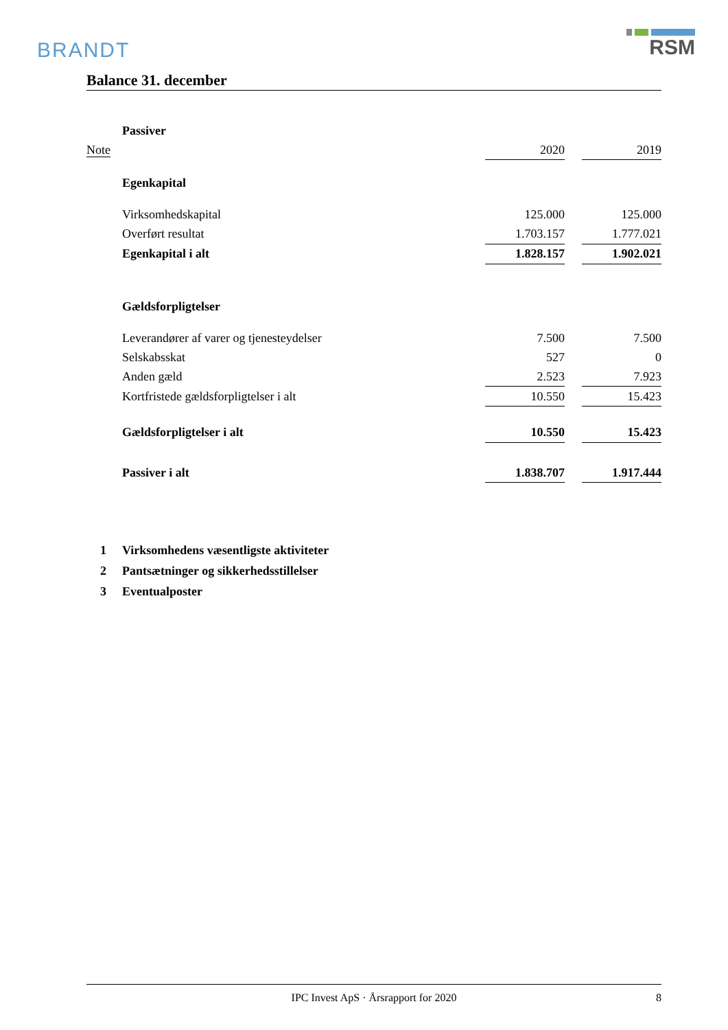BRANDT
RSM
Balance 31. december
| | Passiver | | | |
| Note | | 2020 | | 2019 |
| | Egenkapital | | | |
| | Virksomhedskapital | 125.000 | | 125.000 |
| | Overført resultat | 1.703.157 | | 1.777.021 |
| | Egenkapital i alt | 1.828.157 | | 1.902.021 |
| | Gældsforpligtelser | | | |
| | Leverandører af varer og tjenesteydelser | 7.500 | | 7.500 |
| | Selskabsskat | 527 | | 0 |
| | Anden gæld | 2.523 | | 7.923 |
| | Kortfristede gældsforpligtelser i alt | 10.550 | | 15.423 |
| | Gældsforpligtelser i alt | 10.550 | | 15.423 |
| | Passiver i alt | 1.838.707 | | 1.917.444 |
1 Virksomhedens væsentligste aktiviteter
2 Pantsætninger og sikkerhedsstillelser
3 Eventualposter
IPC Invest ApS · Årsrapport for 2020 8